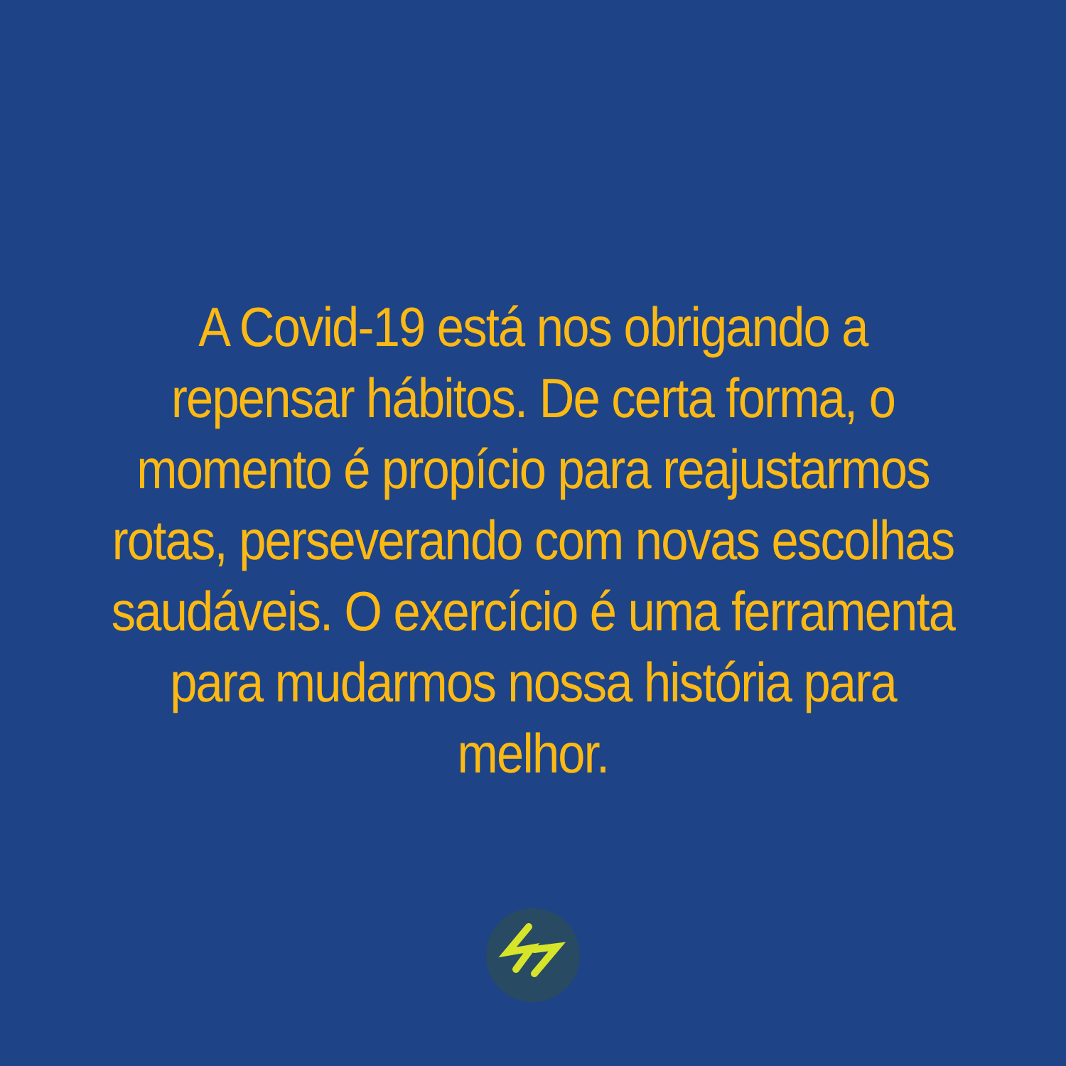A Covid-19 está nos obrigando a repensar hábitos. De certa forma, o momento é propício para reajustarmos rotas, perseverando com novas escolhas saudáveis. O exercício é uma ferramenta para mudarmos nossa história para melhor.